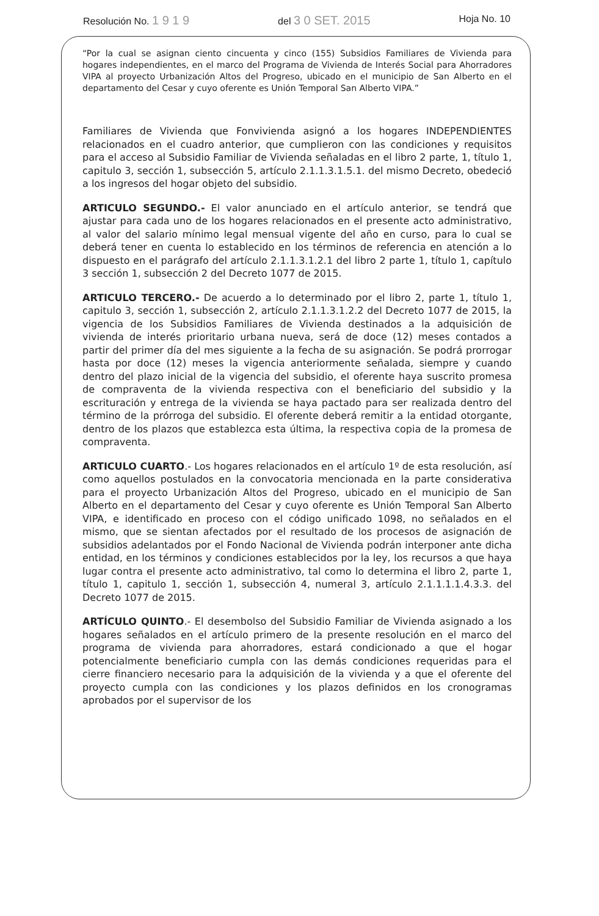Resolución No. 1 9 1 9 del 3 0 SET. 2015 Hoja No. 10
“Por la cual se asignan ciento cincuenta y cinco (155) Subsidios Familiares de Vivienda para hogares independientes, en el marco del Programa de Vivienda de Interés Social para Ahorradores VIPA al proyecto Urbanización Altos del Progreso, ubicado en el municipio de San Alberto en el departamento del Cesar y cuyo oferente es Unión Temporal San Alberto VIPA.”
Familiares de Vivienda que Fonvivienda asignó a los hogares INDEPENDIENTES relacionados en el cuadro anterior, que cumplieron con las condiciones y requisitos para el acceso al Subsidio Familiar de Vivienda señaladas en el libro 2 parte, 1, título 1, capitulo 3, sección 1, subsección 5, artículo 2.1.1.3.1.5.1. del mismo Decreto, obedeció a los ingresos del hogar objeto del subsidio.
ARTICULO SEGUNDO.- El valor anunciado en el artículo anterior, se tendrá que ajustar para cada uno de los hogares relacionados en el presente acto administrativo, al valor del salario mínimo legal mensual vigente del año en curso, para lo cual se deberá tener en cuenta lo establecido en los términos de referencia en atención a lo dispuesto en el parágrafo del artículo 2.1.1.3.1.2.1 del libro 2 parte 1, título 1, capítulo 3 sección 1, subsección 2 del Decreto 1077 de 2015.
ARTICULO TERCERO.- De acuerdo a lo determinado por el libro 2, parte 1, título 1, capitulo 3, sección 1, subsección 2, artículo 2.1.1.3.1.2.2 del Decreto 1077 de 2015, la vigencia de los Subsidios Familiares de Vivienda destinados a la adquisición de vivienda de interés prioritario urbana nueva, será de doce (12) meses contados a partir del primer día del mes siguiente a la fecha de su asignación. Se podrá prorrogar hasta por doce (12) meses la vigencia anteriormente señalada, siempre y cuando dentro del plazo inicial de la vigencia del subsidio, el oferente haya suscrito promesa de compraventa de la vivienda respectiva con el beneficiario del subsidio y la escrituración y entrega de la vivienda se haya pactado para ser realizada dentro del término de la prórroga del subsidio. El oferente deberá remitir a la entidad otorgante, dentro de los plazos que establezca esta última, la respectiva copia de la promesa de compraventa.
ARTICULO CUARTO.- Los hogares relacionados en el artículo 1º de esta resolución, así como aquellos postulados en la convocatoria mencionada en la parte considerativa para el proyecto Urbanización Altos del Progreso, ubicado en el municipio de San Alberto en el departamento del Cesar y cuyo oferente es Unión Temporal San Alberto VIPA, e identificado en proceso con el código unificado 1098, no señalados en el mismo, que se sientan afectados por el resultado de los procesos de asignación de subsidios adelantados por el Fondo Nacional de Vivienda podrán interponer ante dicha entidad, en los términos y condiciones establecidos por la ley, los recursos a que haya lugar contra el presente acto administrativo, tal como lo determina el libro 2, parte 1, título 1, capitulo 1, sección 1, subsección 4, numeral 3, artículo 2.1.1.1.1.4.3.3. del Decreto 1077 de 2015.
ARTÍCULO QUINTO.- El desembolso del Subsidio Familiar de Vivienda asignado a los hogares señalados en el artículo primero de la presente resolución en el marco del programa de vivienda para ahorradores, estará condicionado a que el hogar potencialmente beneficiario cumpla con las demás condiciones requeridas para el cierre financiero necesario para la adquisición de la vivienda y a que el oferente del proyecto cumpla con las condiciones y los plazos definidos en los cronogramas aprobados por el supervisor de los